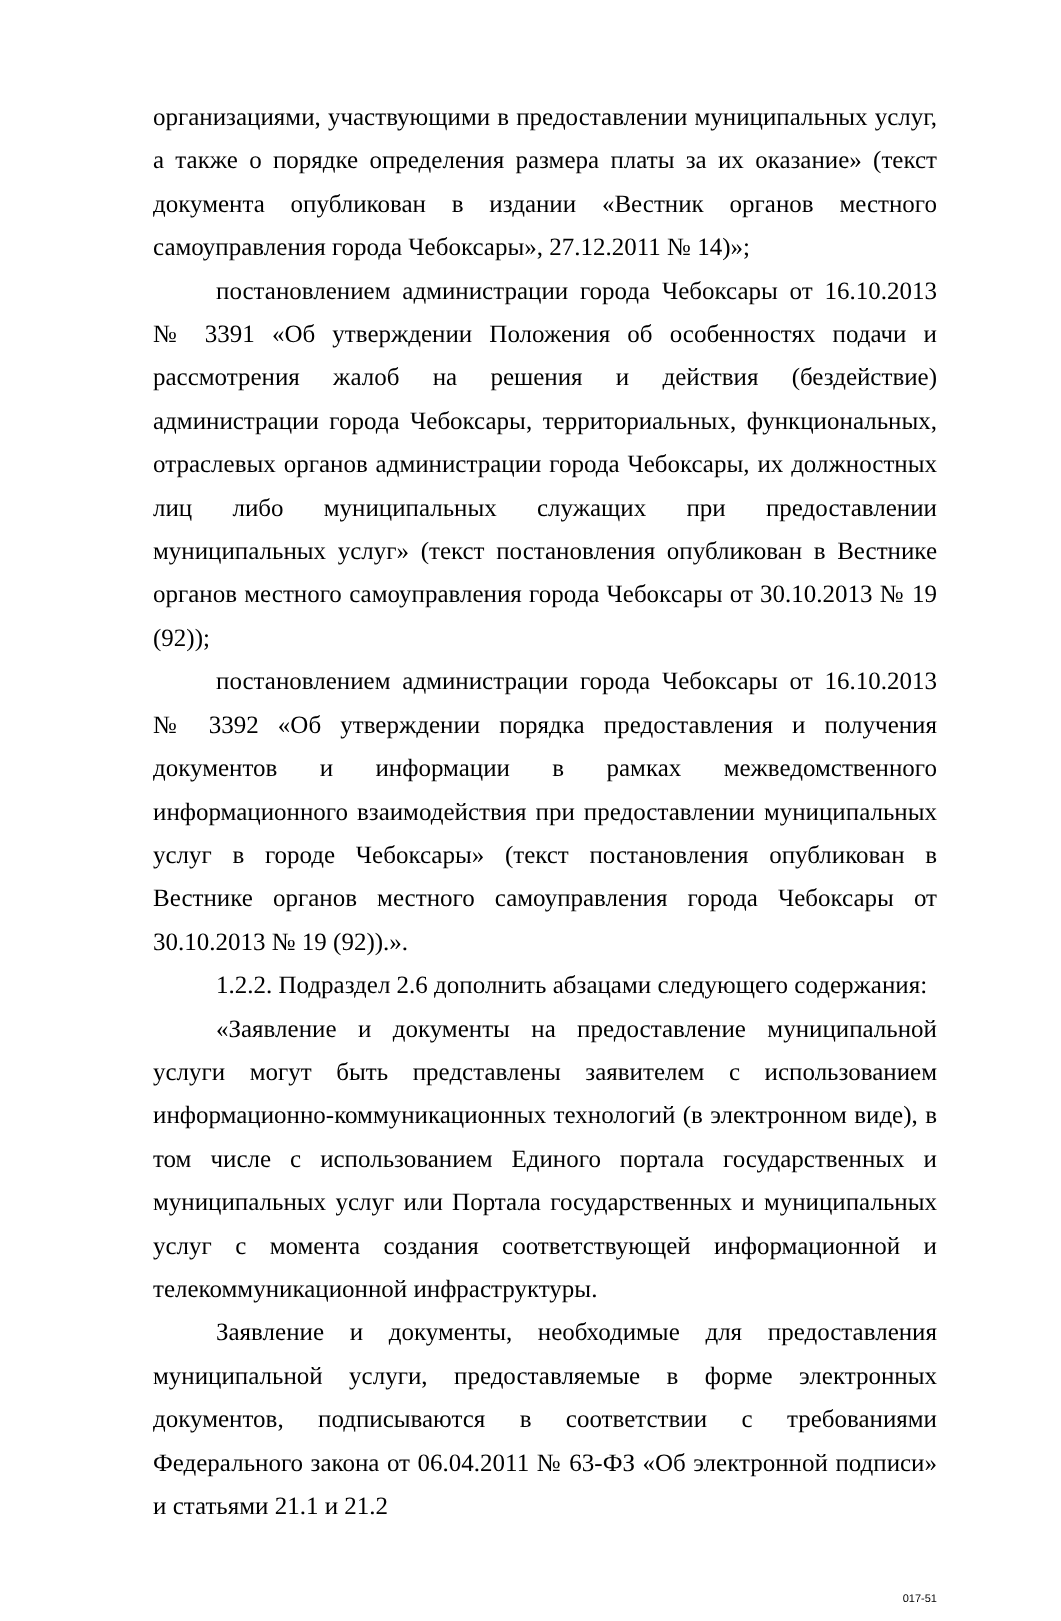организациями, участвующими в предоставлении муниципальных услуг, а также о порядке определения размера платы за их оказание» (текст документа опубликован в издании «Вестник органов местного самоуправления города Чебоксары», 27.12.2011 № 14)»;
постановлением администрации города Чебоксары от 16.10.2013 № 3391 «Об утверждении Положения об особенностях подачи и рассмотрения жалоб на решения и действия (бездействие) администрации города Чебоксары, территориальных, функциональных, отраслевых органов администрации города Чебоксары, их должностных лиц либо муниципальных служащих при предоставлении муниципальных услуг» (текст постановления опубликован в Вестнике органов местного самоуправления города Чебоксары от 30.10.2013 № 19 (92));
постановлением администрации города Чебоксары от 16.10.2013 № 3392 «Об утверждении порядка предоставления и получения документов и информации в рамках межведомственного информационного взаимодействия при предоставлении муниципальных услуг в городе Чебоксары» (текст постановления опубликован в Вестнике органов местного самоуправления города Чебоксары от 30.10.2013 № 19 (92)).».
1.2.2. Подраздел 2.6 дополнить абзацами следующего содержания:
«Заявление и документы на предоставление муниципальной услуги могут быть представлены заявителем с использованием информационно-коммуникационных технологий (в электронном виде), в том числе с использованием Единого портала государственных и муниципальных услуг или Портала государственных и муниципальных услуг с момента создания соответствующей информационной и телекоммуникационной инфраструктуры.
Заявление и документы, необходимые для предоставления муниципальной услуги, предоставляемые в форме электронных документов, подписываются в соответствии с требованиями Федерального закона от 06.04.2011 № 63-ФЗ «Об электронной подписи» и статьями 21.1 и 21.2
017-51